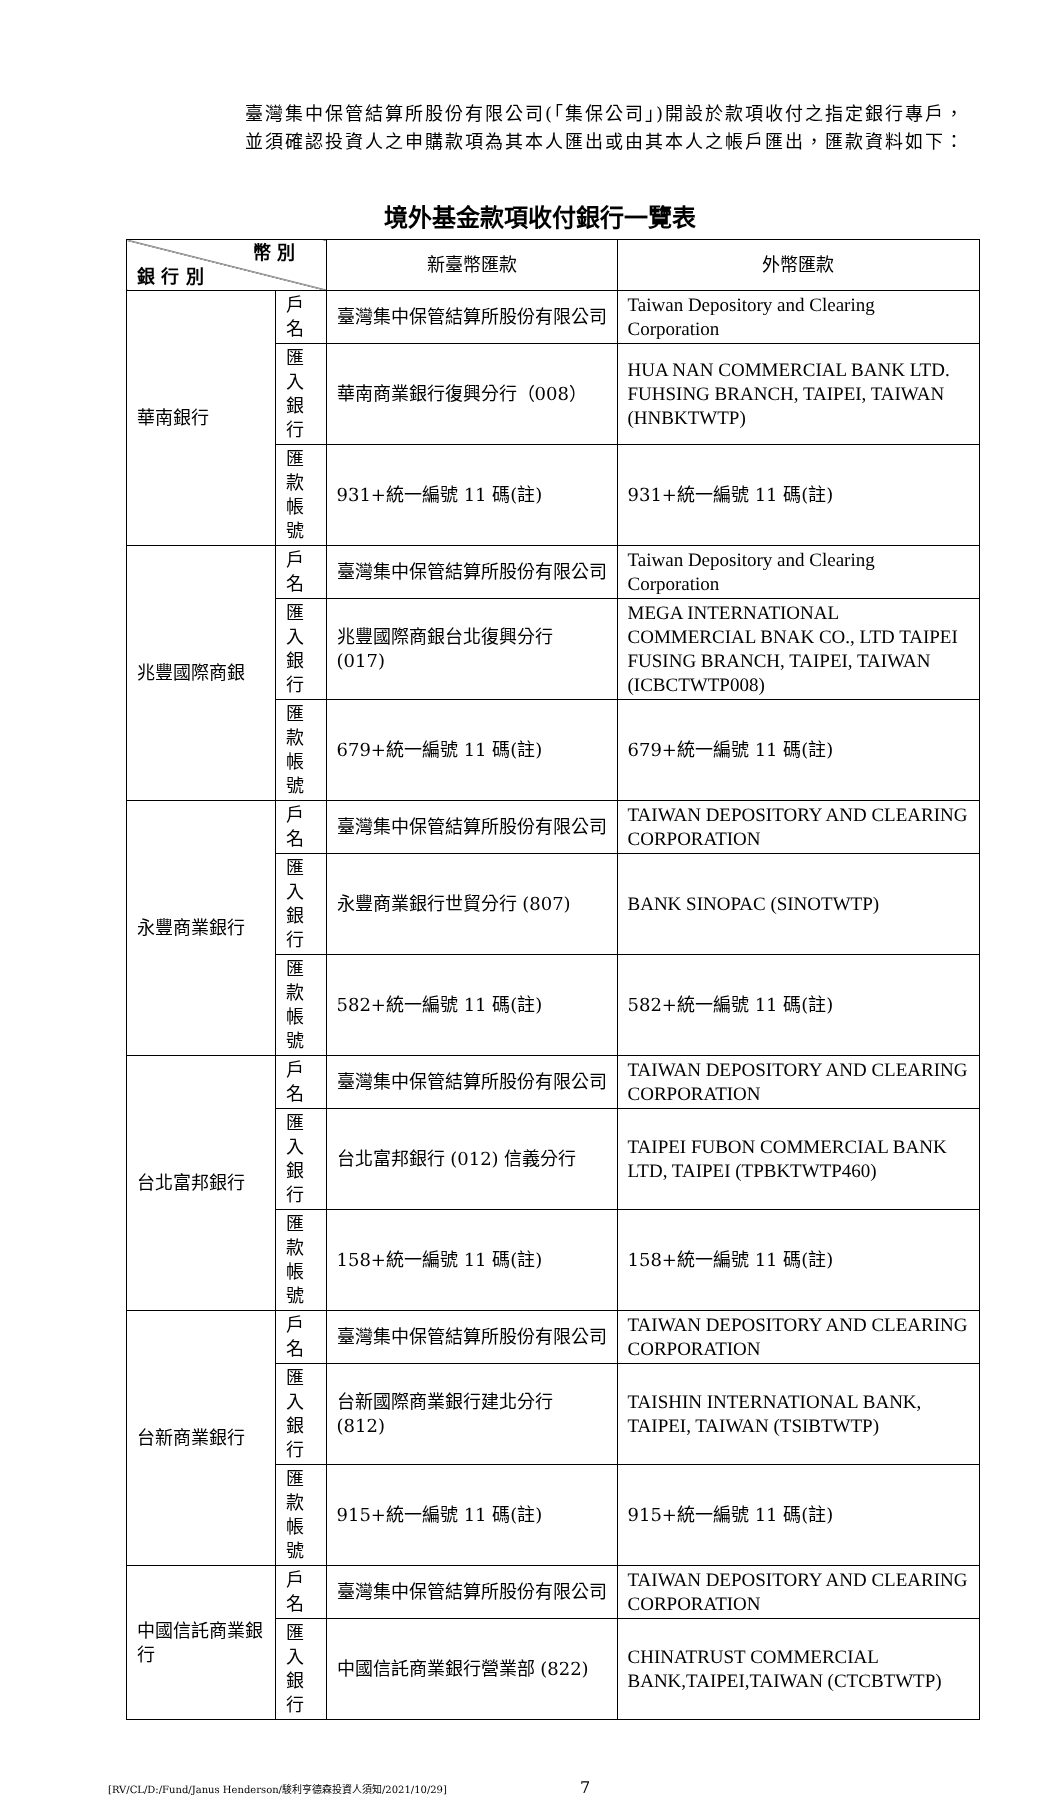臺灣集中保管結算所股份有限公司(「集保公司」)開設於款項收付之指定銀行專戶，並須確認投資人之申購款項為其本人匯出或由其本人之帳戶匯出，匯款資料如下：
境外基金款項收付銀行一覽表
| 幣 別 銀 行 別 | | 新臺幣匯款 | 外幣匯款 |
| --- | --- | --- | --- |
| 華南銀行 | 戶名 | 臺灣集中保管結算所股份有限公司 | Taiwan Depository and Clearing Corporation |
| | 匯入銀行 | 華南商業銀行復興分行（008） | HUA NAN COMMERCIAL BANK LTD. FUHSING BRANCH, TAIPEI, TAIWAN (HNBKTWTP) |
| | 匯款帳號 | 931+統一編號 11 碼(註) | 931+統一編號 11 碼(註) |
| 兆豐國際商銀 | 戶名 | 臺灣集中保管結算所股份有限公司 | Taiwan Depository and Clearing Corporation |
| | 匯入銀行 | 兆豐國際商銀台北復興分行 (017) | MEGA INTERNATIONAL COMMERCIAL BNAK CO., LTD TAIPEI FUSING BRANCH, TAIPEI, TAIWAN (ICBCTWTP008) |
| | 匯款帳號 | 679+統一編號 11 碼(註) | 679+統一編號 11 碼(註) |
| 永豐商業銀行 | 戶名 | 臺灣集中保管結算所股份有限公司 | TAIWAN DEPOSITORY AND CLEARING CORPORATION |
| | 匯入銀行 | 永豐商業銀行世貿分行 (807) | BANK SINOPAC (SINOTWTP) |
| | 匯款帳號 | 582+統一編號 11 碼(註) | 582+統一編號 11 碼(註) |
| 台北富邦銀行 | 戶名 | 臺灣集中保管結算所股份有限公司 | TAIWAN DEPOSITORY AND CLEARING CORPORATION |
| | 匯入銀行 | 台北富邦銀行 (012) 信義分行 | TAIPEI FUBON COMMERCIAL BANK LTD, TAIPEI (TPBKTWTP460) |
| | 匯款帳號 | 158+統一編號 11 碼(註) | 158+統一編號 11 碼(註) |
| 台新商業銀行 | 戶名 | 臺灣集中保管結算所股份有限公司 | TAIWAN DEPOSITORY AND CLEARING CORPORATION |
| | 匯入銀行 | 台新國際商業銀行建北分行 (812) | TAISHIN INTERNATIONAL BANK, TAIPEI, TAIWAN (TSIBTWTP) |
| | 匯款帳號 | 915+統一編號 11 碼(註) | 915+統一編號 11 碼(註) |
| 中國信託商業銀行 | 戶名 | 臺灣集中保管結算所股份有限公司 | TAIWAN DEPOSITORY AND CLEARING CORPORATION |
| | 匯入銀行 | 中國信託商業銀行營業部 (822) | CHINATRUST COMMERCIAL BANK,TAIPEI,TAIWAN (CTCBTWTP) |
[RV/CL/D:/Fund/Janus Henderson/駿利亨德森投資人須知/2021/10/29] 7